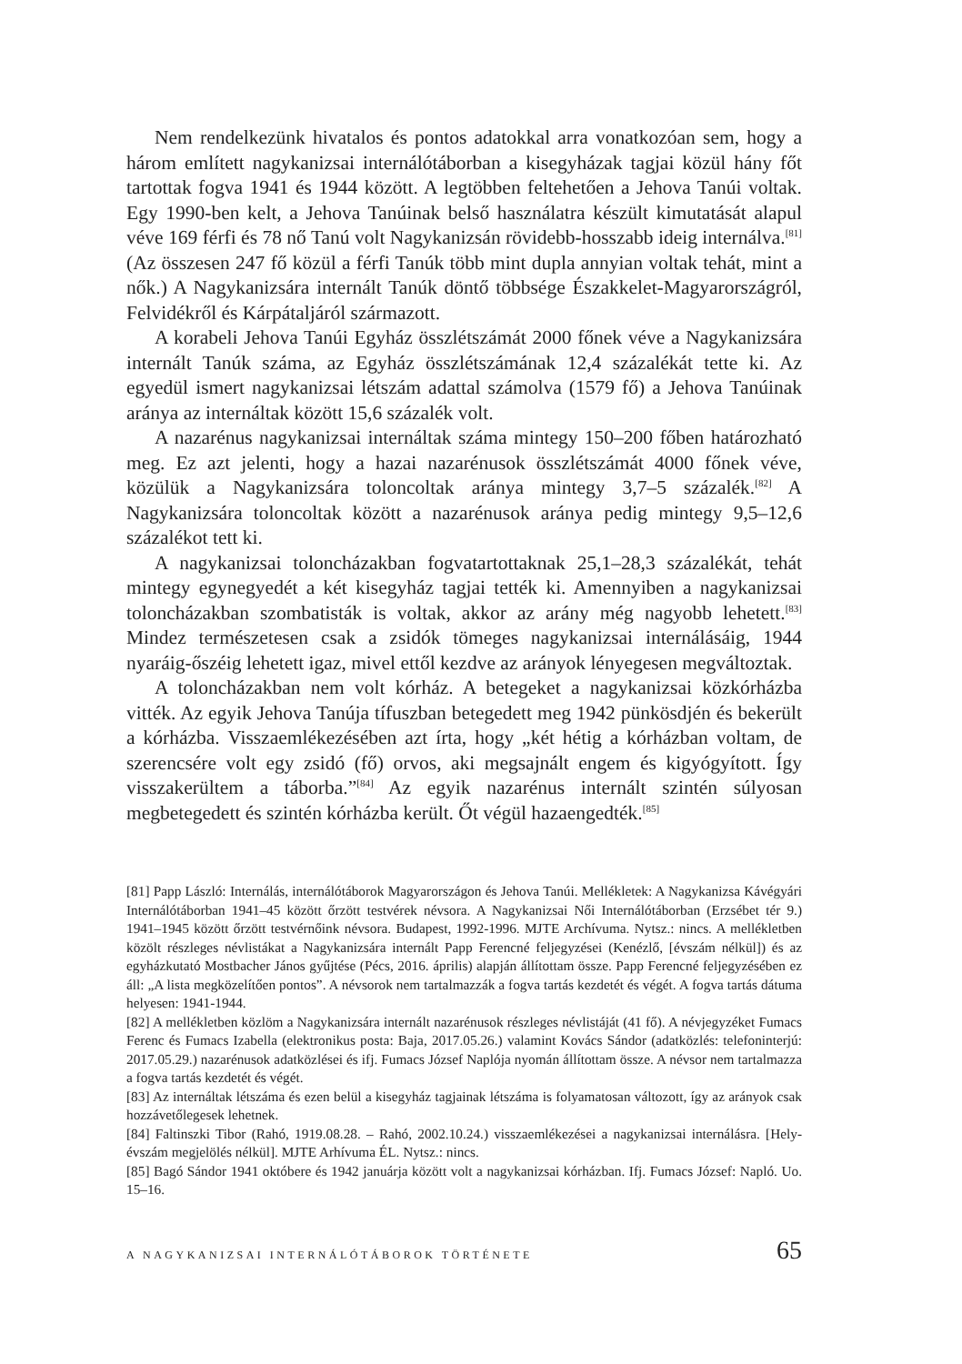Nem rendelkezünk hivatalos és pontos adatokkal arra vonatkozóan sem, hogy a három említett nagykanizsai internálótáborban a kisegyházak tagjai közül hány főt tartottak fogva 1941 és 1944 között. A legtöbben feltehetően a Jehova Tanúi voltak. Egy 1990-ben kelt, a Jehova Tanúinak belső használatra készült kimutatását alapul véve 169 férfi és 78 nő Tanú volt Nagykanizsán rövidebb-hosszabb ideig internálva.<sup>[81]</sup> (Az összesen 247 fő közül a férfi Tanúk több mint dupla annyian voltak tehát, mint a nők.) A Nagykanizsára internált Tanúk döntő többsége Északkelet-Magyarországról, Felvidékről és Kárpátaljáról származott.
A korabeli Jehova Tanúi Egyház összlétszámát 2000 főnek véve a Nagykanizsára internált Tanúk száma, az Egyház összlétszámának 12,4 százalékát tette ki. Az egyedül ismert nagykanizsai létszám adattal számolva (1579 fő) a Jehova Tanúinak aránya az internáltak között 15,6 százalék volt.
A nazarénus nagykanizsai internáltak száma mintegy 150–200 főben határozható meg. Ez azt jelenti, hogy a hazai nazarénusok összlétszámát 4000 főnek véve, közülük a Nagykanizsára toloncoltak aránya mintegy 3,7–5 százalék.<sup>[82]</sup> A Nagykanizsára toloncoltak között a nazarénusok aránya pedig mintegy 9,5–12,6 százalékot tett ki.
A nagykanizsai toloncházakban fogvatartottaknak 25,1–28,3 százalékát, tehát mintegy egynegyedét a két kisegyház tagjai tették ki. Amennyiben a nagykanizsai toloncházakban szombatisták is voltak, akkor az arány még nagyobb lehetett.<sup>[83]</sup> Mindez természetesen csak a zsidók tömeges nagykanizsai internálásáig, 1944 nyaráig-őszéig lehetett igaz, mivel ettől kezdve az arányok lényegesen megváltoztak.
A toloncházakban nem volt kórház. A betegeket a nagykanizsai közkórházba vitték. Az egyik Jehova Tanúja tífuszban betegedett meg 1942 pünkösdjén és bekerült a kórházba. Visszaemlékezésében azt írta, hogy „két hétig a kórházban voltam, de szerencsére volt egy zsidó (fő) orvos, aki megsajnált engem és kigyógyított. Így visszakerültem a táborba.”<sup>[84]</sup> Az egyik nazarénus internált szintén súlyosan megbetegedett és szintén kórházba került. Őt végül hazaengedték.<sup>[85]</sup>
[81] Papp László: Internálás, internálótáborok Magyarországon és Jehova Tanúi. Mellékletek: A Nagykanizsa Kávégyári Internálótáborban 1941–45 között őrzött testvérek névsora. A Nagykanizsai Női Internálótáborban (Erzsébet tér 9.) 1941–1945 között őrzött testvérnőink névsora. Budapest, 1992-1996. MJTE Archívuma. Nytsz.: nincs. A mellékletben közölt részleges névlistákat a Nagykanizsára internált Papp Ferencné feljegyzései (Kenézlő, [évszám nélkül]) és az egyházkutató Mostbacher János gyűjtése (Pécs, 2016. április) alapján állítottam össze. Papp Ferencné feljegyzésében ez áll: „A lista megközelítően pontos”. A névsorok nem tartalmazzák a fogva tartás kezdetét és végét. A fogva tartás dátuma helyesen: 1941-1944.
[82] A mellékletben közlöm a Nagykanizsára internált nazarénusok részleges névlistáját (41 fő). A névjegyzéket Fumacs Ferenc és Fumacs Izabella (elektronikus posta: Baja, 2017.05.26.) valamint Kovács Sándor (adatközlés: telefoninterjú: 2017.05.29.) nazarénusok adatközlései és ifj. Fumacs József Naplója nyomán állítottam össze. A névsor nem tartalmazza a fogva tartás kezdetét és végét.
[83] Az internáltak létszáma és ezen belül a kisegyház tagjainak létszáma is folyamatosan változott, így az arányok csak hozzávetőlegesek lehetnek.
[84] Faltinszki Tibor (Rahó, 1919.08.28. – Rahó, 2002.10.24.) visszaemlékezései a nagykanizsai internálásra. [Hely- évszám megjelölés nélkül]. MJTE Arhívuma ÉL. Nytsz.: nincs.
[85] Bagó Sándor 1941 októbere és 1942 januárja között volt a nagykanizsai kórházban. Ifj. Fumacs József: Napló. Uo. 15–16.
A NAGYKANIZSAI INTERNÁLÓTÁBOROK TÖRTÉNETE 65